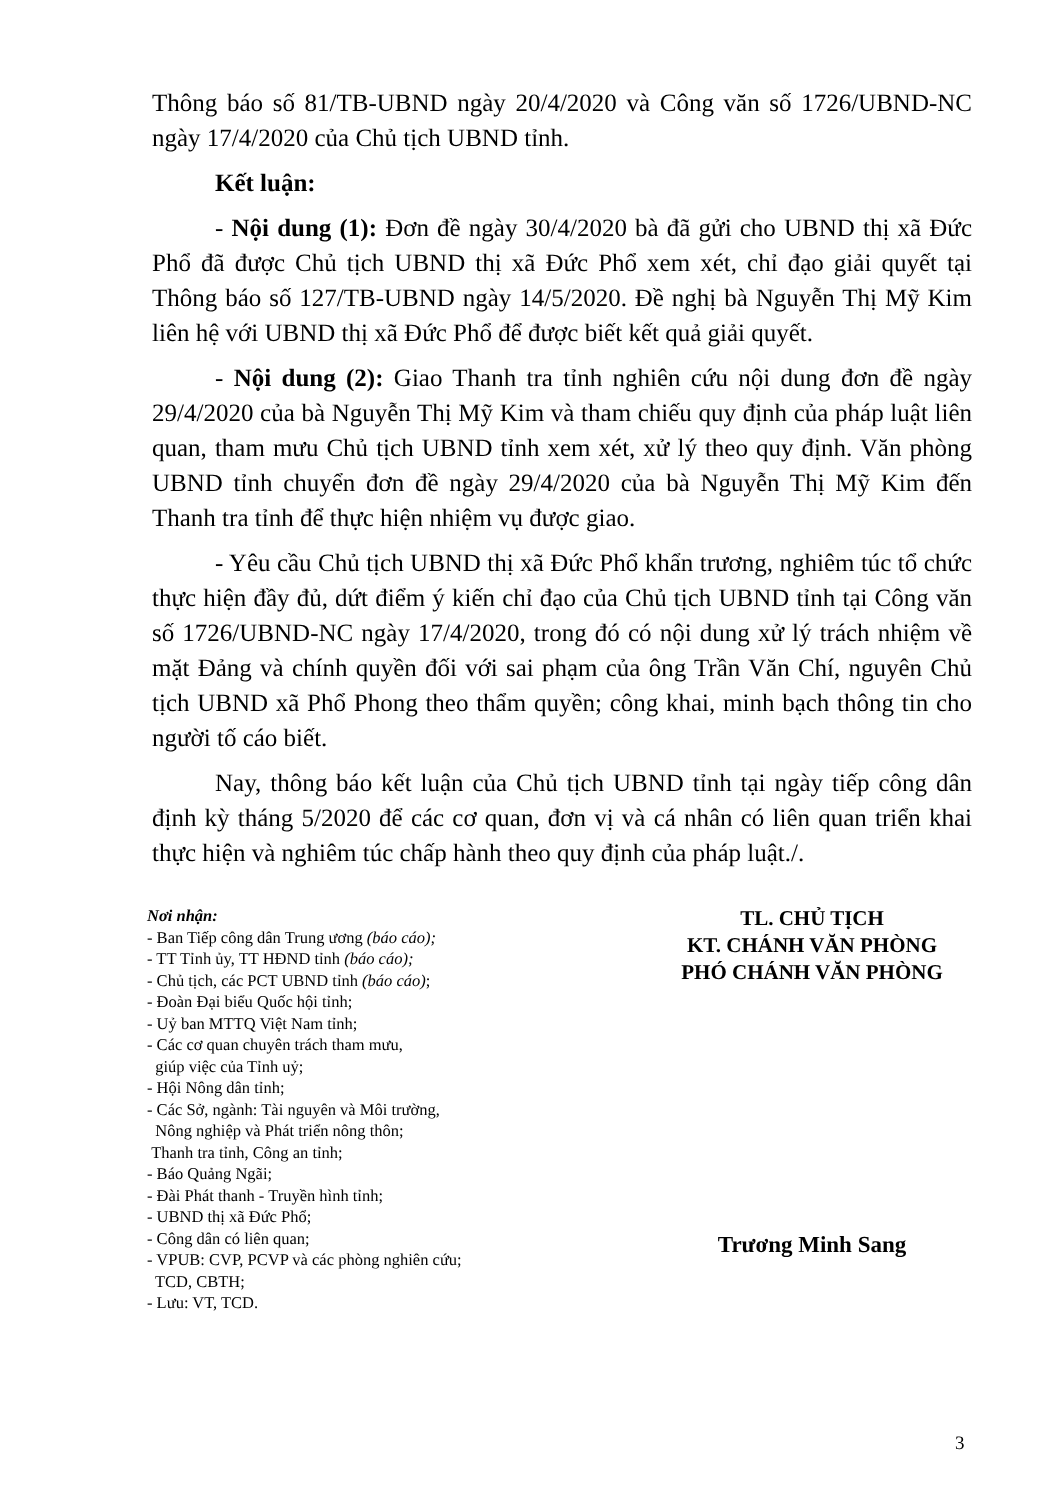Thông báo số 81/TB-UBND ngày 20/4/2020 và Công văn số 1726/UBND-NC ngày 17/4/2020 của Chủ tịch UBND tỉnh.
Kết luận:
- Nội dung (1): Đơn đề ngày 30/4/2020 bà đã gửi cho UBND thị xã Đức Phổ đã được Chủ tịch UBND thị xã Đức Phổ xem xét, chỉ đạo giải quyết tại Thông báo số 127/TB-UBND ngày 14/5/2020. Đề nghị bà Nguyễn Thị Mỹ Kim liên hệ với UBND thị xã Đức Phổ để được biết kết quả giải quyết.
- Nội dung (2): Giao Thanh tra tỉnh nghiên cứu nội dung đơn đề ngày 29/4/2020 của bà Nguyễn Thị Mỹ Kim và tham chiếu quy định của pháp luật liên quan, tham mưu Chủ tịch UBND tỉnh xem xét, xử lý theo quy định. Văn phòng UBND tỉnh chuyển đơn đề ngày 29/4/2020 của bà Nguyễn Thị Mỹ Kim đến Thanh tra tỉnh để thực hiện nhiệm vụ được giao.
- Yêu cầu Chủ tịch UBND thị xã Đức Phổ khẩn trương, nghiêm túc tổ chức thực hiện đầy đủ, dứt điểm ý kiến chỉ đạo của Chủ tịch UBND tỉnh tại Công văn số 1726/UBND-NC ngày 17/4/2020, trong đó có nội dung xử lý trách nhiệm về mặt Đảng và chính quyền đối với sai phạm của ông Trần Văn Chí, nguyên Chủ tịch UBND xã Phổ Phong theo thẩm quyền; công khai, minh bạch thông tin cho người tố cáo biết.
Nay, thông báo kết luận của Chủ tịch UBND tỉnh tại ngày tiếp công dân định kỳ tháng 5/2020 để các cơ quan, đơn vị và cá nhân có liên quan triển khai thực hiện và nghiêm túc chấp hành theo quy định của pháp luật./.
Nơi nhận:
- Ban Tiếp công dân Trung ương (báo cáo);
- TT Tỉnh ủy, TT HĐND tỉnh (báo cáo);
- Chủ tịch, các PCT UBND tỉnh (báo cáo);
- Đoàn Đại biểu Quốc hội tỉnh;
- Uỷ ban MTTQ Việt Nam tỉnh;
- Các cơ quan chuyên trách tham mưu,
giúp việc của Tỉnh uỷ;
- Hội Nông dân tỉnh;
- Các Sở, ngành: Tài nguyên và Môi trường,
Nông nghiệp và Phát triển nông thôn;
Thanh tra tỉnh, Công an tỉnh;
- Báo Quảng Ngãi;
- Đài Phát thanh - Truyền hình tỉnh;
- UBND thị xã Đức Phổ;
- Công dân có liên quan;
- VPUB: CVP, PCVP và các phòng nghiên cứu;
TCD, CBTH;
- Lưu: VT, TCD.
TL. CHỦ TỊCH
KT. CHÁNH VĂN PHÒNG
PHÓ CHÁNH VĂN PHÒNG
Trương Minh Sang
3